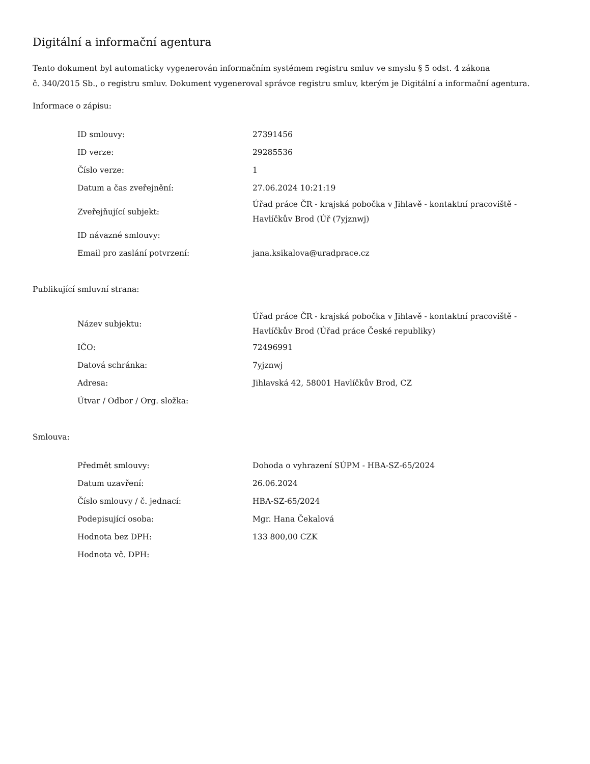Digitální a informační agentura
Tento dokument byl automaticky vygenerován informačním systémem registru smluv ve smyslu § 5 odst. 4 zákona
č. 340/2015 Sb., o registru smluv. Dokument vygeneroval správce registru smluv, kterým je Digitální a informační agentura.
Informace o zápisu:
| ID smlouvy: | 27391456 |
| ID verze: | 29285536 |
| Číslo verze: | 1 |
| Datum a čas zveřejnění: | 27.06.2024 10:21:19 |
| Zveřejňující subjekt: | Úřad práce ČR - krajská pobočka v Jihlavě - kontaktní pracoviště - Havlíčkův Brod (Úř (7yjznwj) |
| ID návazné smlouvy: | |
| Email pro zaslání potvrzení: | jana.ksikalova@uradprace.cz |
Publikující smluvní strana:
| Název subjektu: | Úřad práce ČR - krajská pobočka v Jihlavě - kontaktní pracoviště - Havlíčkův Brod (Úřad práce České republiky) |
| IČO: | 72496991 |
| Datová schránka: | 7yjznwj |
| Adresa: | Jihlavská 42, 58001 Havlíčkův Brod, CZ |
| Útvar / Odbor / Org. složka: | |
Smlouva:
| Předmět smlouvy: | Dohoda o vyhrazení SÚPM - HBA-SZ-65/2024 |
| Datum uzavření: | 26.06.2024 |
| Číslo smlouvy / č. jednací: | HBA-SZ-65/2024 |
| Podepisující osoba: | Mgr. Hana Čekalová |
| Hodnota bez DPH: | 133 800,00 CZK |
| Hodnota vč. DPH: | |